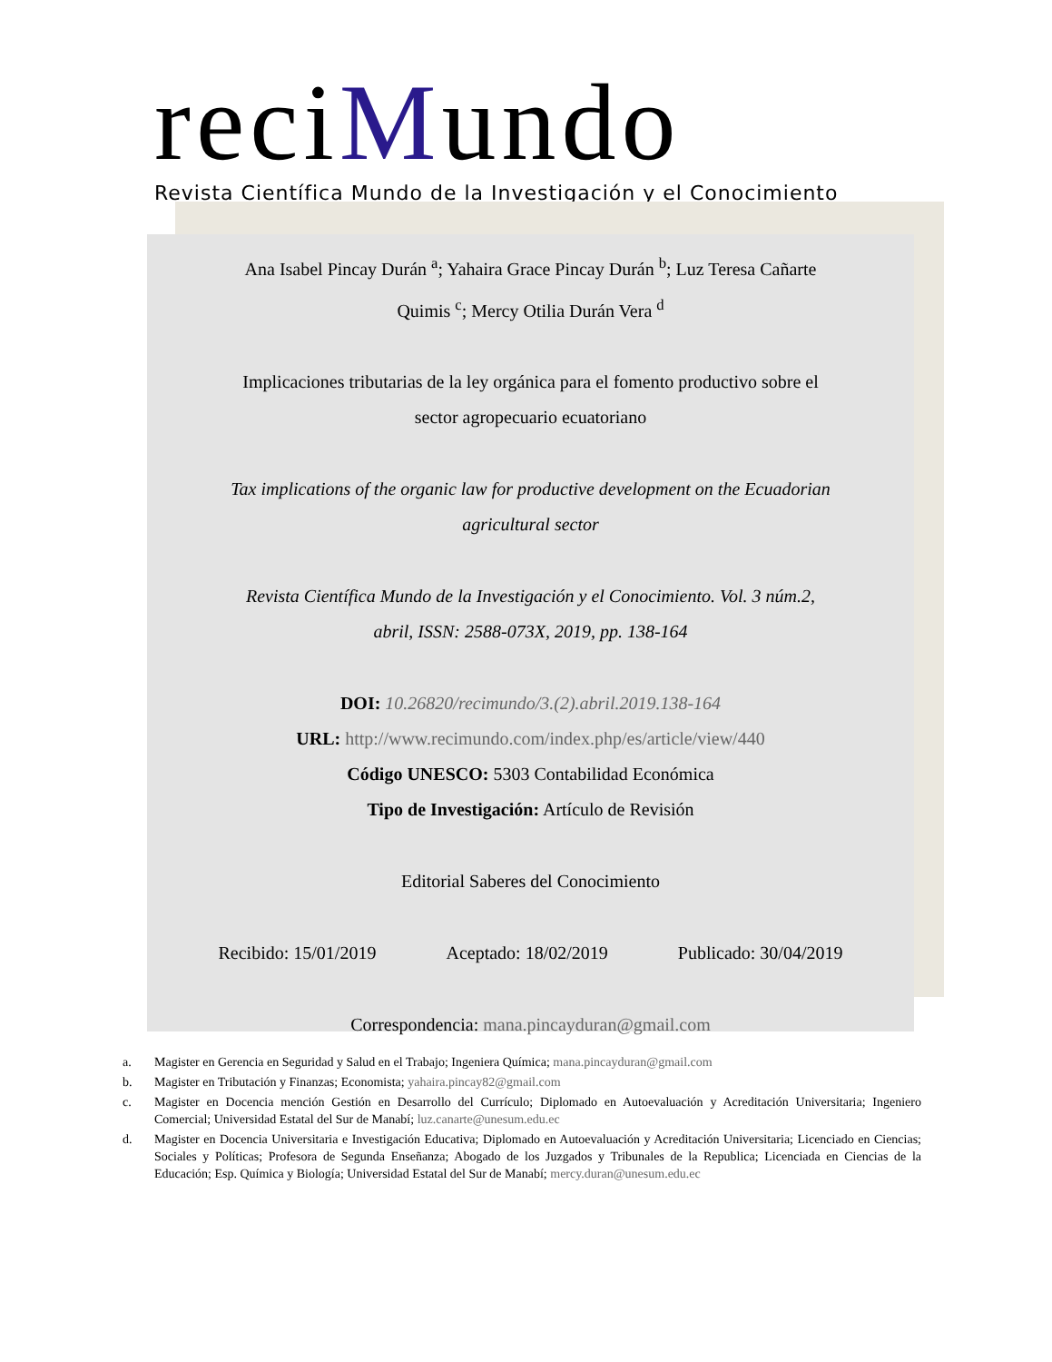reciMundo
Revista Científica Mundo de la Investigación y el Conocimiento
Ana Isabel Pincay Durán <sup>a</sup>; Yahaira Grace Pincay Durán <sup>b</sup>; Luz Teresa Cañarte
Quimis <sup>c</sup>; Mercy Otilia Durán Vera <sup>d</sup>
Implicaciones tributarias de la ley orgánica para el fomento productivo sobre el
sector agropecuario ecuatoriano
Tax implications of the organic law for productive development on the Ecuadorian
agricultural sector
Revista Científica Mundo de la Investigación y el Conocimiento. Vol. 3 núm.2,
abril, ISSN: 2588-073X, 2019, pp. 138-164
DOI: 10.26820/recimundo/3.(2).abril.2019.138-164
URL: http://www.recimundo.com/index.php/es/article/view/440
Código UNESCO: 5303 Contabilidad Económica
Tipo de Investigación: Artículo de Revisión
Editorial Saberes del Conocimiento
Recibido: 15/01/2019 Aceptado: 18/02/2019 Publicado: 30/04/2019
Correspondencia: mana.pincayduran@gmail.com
a. Magister en Gerencia en Seguridad y Salud en el Trabajo; Ingeniera Química; mana.pincayduran@gmail.com
b. Magister en Tributación y Finanzas; Economista; yahaira.pincay82@gmail.com
c. Magister en Docencia mención Gestión en Desarrollo del Currículo; Diplomado en Autoevaluación y Acreditación Universitaria; Ingeniero Comercial; Universidad Estatal del Sur de Manabí; luz.canarte@unesum.edu.ec
d. Magister en Docencia Universitaria e Investigación Educativa; Diplomado en Autoevaluación y Acreditación Universitaria; Licenciado en Ciencias; Sociales y Políticas; Profesora de Segunda Enseñanza; Abogado de los Juzgados y Tribunales de la Republica; Licenciada en Ciencias de la Educación; Esp. Química y Biología; Universidad Estatal del Sur de Manabí; mercy.duran@unesum.edu.ec